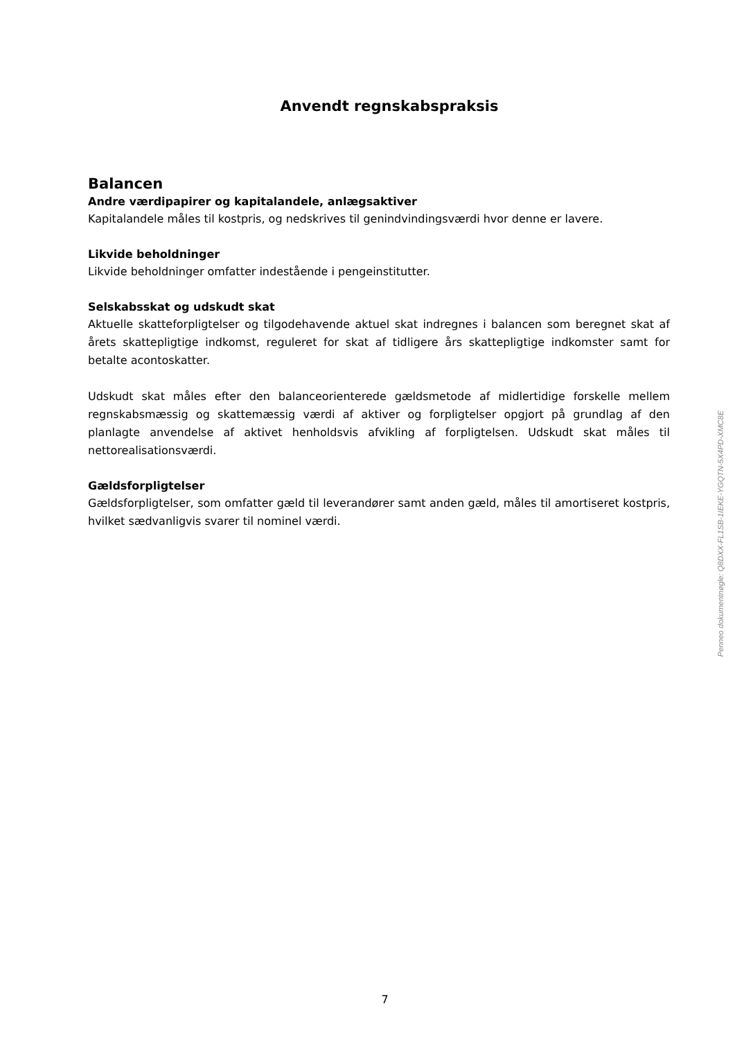Anvendt regnskabspraksis
Balancen
Andre værdipapirer og kapitalandele, anlægsaktiver
Kapitalandele måles til kostpris, og nedskrives til genindvindingsværdi hvor denne er lavere.
Likvide beholdninger
Likvide beholdninger omfatter indestående i pengeinstitutter.
Selskabsskat og udskudt skat
Aktuelle skatteforpligtelser og tilgodehavende aktuel skat indregnes i balancen som beregnet skat af årets skattepligtige indkomst, reguleret for skat af tidligere års skattepligtige indkomster samt for betalte acontoskatter.
Udskudt skat måles efter den balanceorienterede gældsmetode af midlertidige forskelle mellem regnskabsmæssig og skattemæssig værdi af aktiver og forpligtelser opgjort på grundlag af den planlagte anvendelse af aktivet henholdsvis afvikling af forpligtelsen. Udskudt skat måles til nettorealisationsværdi.
Gældsforpligtelser
Gældsforpligtelser, som omfatter gæld til leverandører samt anden gæld, måles til amortiseret kostpris, hvilket sædvanligvis svarer til nominel værdi.
Penneo dokumentnøgle: Q8DXX-FL1SB-1IEKE-YGQTN-5X4PD-XMC8E
7